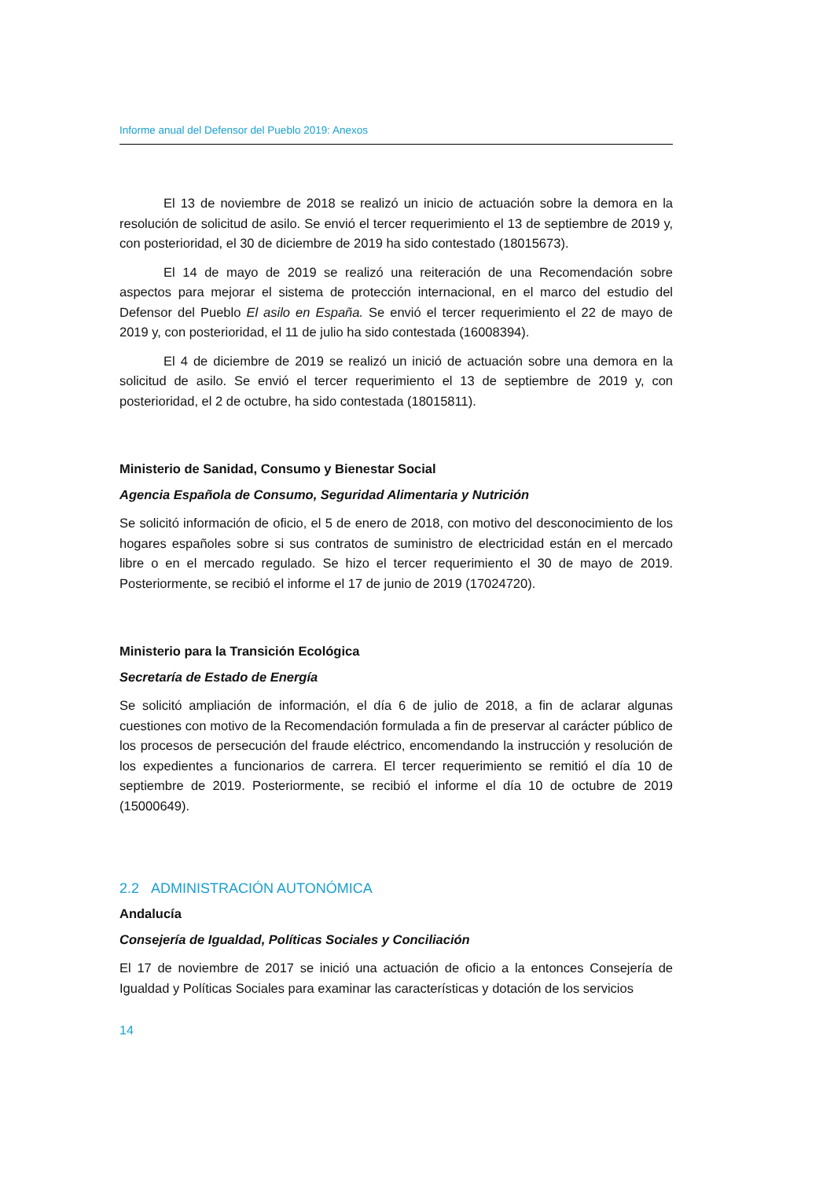Informe anual del Defensor del Pueblo 2019: Anexos
El 13 de noviembre de 2018 se realizó un inicio de actuación sobre la demora en la resolución de solicitud de asilo. Se envió el tercer requerimiento el 13 de septiembre de 2019 y, con posterioridad, el 30 de diciembre de 2019 ha sido contestado (18015673).
El 14 de mayo de 2019 se realizó una reiteración de una Recomendación sobre aspectos para mejorar el sistema de protección internacional, en el marco del estudio del Defensor del Pueblo El asilo en España. Se envió el tercer requerimiento el 22 de mayo de 2019 y, con posterioridad, el 11 de julio ha sido contestada (16008394).
El 4 de diciembre de 2019 se realizó un inició de actuación sobre una demora en la solicitud de asilo. Se envió el tercer requerimiento el 13 de septiembre de 2019 y, con posterioridad, el 2 de octubre, ha sido contestada (18015811).
Ministerio de Sanidad, Consumo y Bienestar Social
Agencia Española de Consumo, Seguridad Alimentaria y Nutrición
Se solicitó información de oficio, el 5 de enero de 2018, con motivo del desconocimiento de los hogares españoles sobre si sus contratos de suministro de electricidad están en el mercado libre o en el mercado regulado. Se hizo el tercer requerimiento el 30 de mayo de 2019. Posteriormente, se recibió el informe el 17 de junio de 2019 (17024720).
Ministerio para la Transición Ecológica
Secretaría de Estado de Energía
Se solicitó ampliación de información, el día 6 de julio de 2018, a fin de aclarar algunas cuestiones con motivo de la Recomendación formulada a fin de preservar al carácter público de los procesos de persecución del fraude eléctrico, encomendando la instrucción y resolución de los expedientes a funcionarios de carrera. El tercer requerimiento se remitió el día 10 de septiembre de 2019. Posteriormente, se recibió el informe el día 10 de octubre de 2019 (15000649).
2.2 ADMINISTRACIÓN AUTONÓMICA
Andalucía
Consejería de Igualdad, Políticas Sociales y Conciliación
El 17 de noviembre de 2017 se inició una actuación de oficio a la entonces Consejería de Igualdad y Políticas Sociales para examinar las características y dotación de los servicios
14